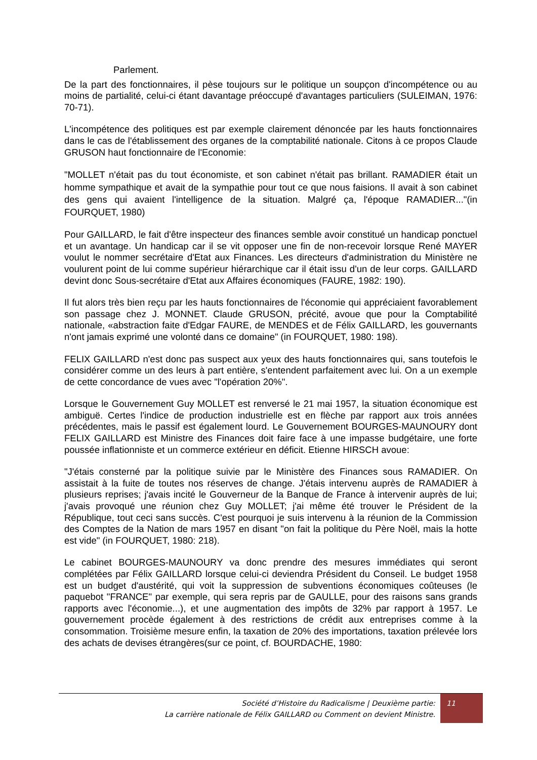Parlement.
De la part des fonctionnaires, il pèse toujours sur le politique un soupçon d'incompétence ou au moins de partialité, celui-ci étant davantage préoccupé d'avantages particuliers (SULEIMAN, 1976: 70-71).
L'incompétence des politiques est par exemple clairement dénoncée par les hauts fonctionnaires dans le cas de l'établissement des organes de la comptabilité nationale. Citons à ce propos Claude GRUSON haut fonctionnaire de l'Economie:
"MOLLET n'était pas du tout économiste, et son cabinet n'était pas brillant. RAMADIER était un homme sympathique et avait de la sympathie pour tout ce que nous faisions. Il avait à son cabinet des gens qui avaient l'intelligence de la situation. Malgré ça, l'époque RAMADIER..."(in FOURQUET, 1980)
Pour GAILLARD, le fait d'être inspecteur des finances semble avoir constitué un handicap ponctuel et un avantage. Un handicap car il se vit opposer une fin de non-recevoir lorsque René MAYER voulut le nommer secrétaire d'Etat aux Finances. Les directeurs d'administration du Ministère ne voulurent point de lui comme supérieur hiérarchique car il était issu d'un de leur corps. GAILLARD devint donc Sous-secrétaire d'Etat aux Affaires économiques (FAURE, 1982: 190).
Il fut alors très bien reçu par les hauts fonctionnaires de l'économie qui appréciaient favorablement son passage chez J. MONNET. Claude GRUSON, précité, avoue que pour la Comptabilité nationale, «abstraction faite d'Edgar FAURE, de MENDES et de Félix GAILLARD, les gouvernants n'ont jamais exprimé une volonté dans ce domaine" (in FOURQUET, 1980: 198).
FELIX GAILLARD n'est donc pas suspect aux yeux des hauts fonctionnaires qui, sans toutefois le considérer comme un des leurs à part entière, s'entendent parfaitement avec lui. On a un exemple de cette concordance de vues avec "l'opération 20%".
Lorsque le Gouvernement Guy MOLLET est renversé le 21 mai 1957, la situation économique est ambiguë. Certes l'indice de production industrielle est en flèche par rapport aux trois années précédentes, mais le passif est également lourd. Le Gouvernement BOURGES-MAUNOURY dont FELIX GAILLARD est Ministre des Finances doit faire face à une impasse budgétaire, une forte poussée inflationniste et un commerce extérieur en déficit. Etienne HIRSCH avoue:
"J'étais consterné par la politique suivie par le Ministère des Finances sous RAMADIER. On assistait à la fuite de toutes nos réserves de change. J'étais intervenu auprès de RAMADIER à plusieurs reprises; j'avais incité le Gouverneur de la Banque de France à intervenir auprès de lui; j'avais provoqué une réunion chez Guy MOLLET; j'ai même été trouver le Président de la République, tout ceci sans succès. C'est pourquoi je suis intervenu à la réunion de la Commission des Comptes de la Nation de mars 1957 en disant "on fait la politique du Père Noël, mais la hotte est vide" (in FOURQUET, 1980: 218).
Le cabinet BOURGES-MAUNOURY va donc prendre des mesures immédiates qui seront complétées par Félix GAILLARD lorsque celui-ci deviendra Président du Conseil. Le budget 1958 est un budget d'austérité, qui voit la suppression de subventions économiques coûteuses (le paquebot "FRANCE" par exemple, qui sera repris par de GAULLE, pour des raisons sans grands rapports avec l'économie...), et une augmentation des impôts de 32% par rapport à 1957. Le gouvernement procède également à des restrictions de crédit aux entreprises comme à la consommation. Troisième mesure enfin, la taxation de 20% des importations, taxation prélevée lors des achats de devises étrangères(sur ce point, cf. BOURDACHE, 1980:
Société d’Histoire du Radicalisme | Deuxième partie:
La carrière nationale de Félix GAILLARD ou Comment on devient Ministre.
11